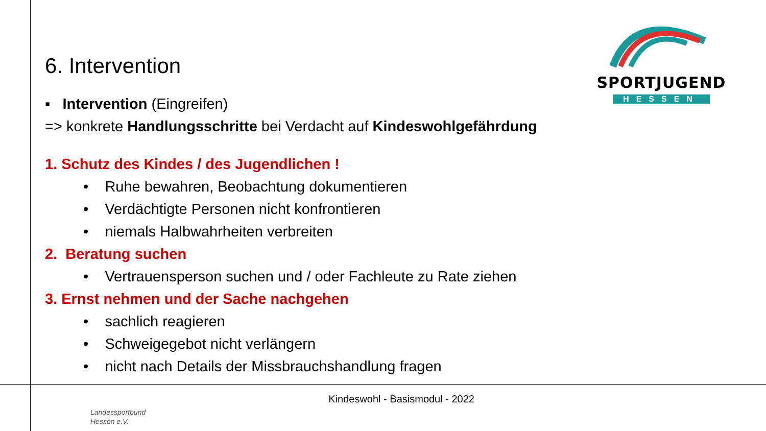SPORTJUGEND
HESSEN
6. Intervention
▪ Intervention (Eingreifen)
=> konkrete Handlungsschritte bei Verdacht auf Kindeswohlgefährdung
1. Schutz des Kindes / des Jugendlichen !
• Ruhe bewahren, Beobachtung dokumentieren
• Verdächtigte Personen nicht konfrontieren
• niemals Halbwahrheiten verbreiten
2. Beratung suchen
• Vertrauensperson suchen und / oder Fachleute zu Rate ziehen
3. Ernst nehmen und der Sache nachgehen
• sachlich reagieren
• Schweigegebot nicht verlängern
• nicht nach Details der Missbrauchshandlung fragen
Kindeswohl - Basismodul - 2022
Landessportbund
Hessen e.V.